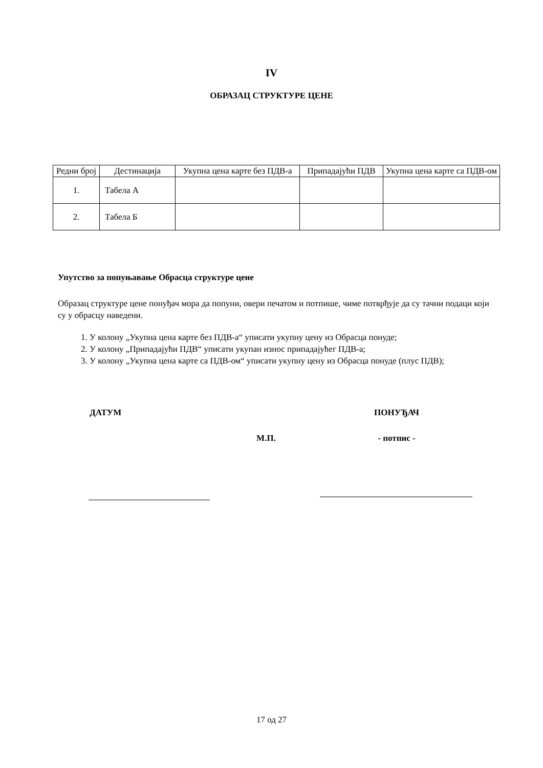IV
ОБРАЗАЦ СТРУКТУРЕ ЦЕНЕ
| Редни број | Дестинација | Укупна цена карте без ПДВ-а | Припадајући ПДВ | Укупна цена карте са ПДВ-ом |
| --- | --- | --- | --- | --- |
| 1. | Табела А | | | |
| 2. | Табела Б | | | |
Упутство за попуњавање Обрасца структуре цене
Образац структуре цене понуђач мора да попуни, овери печатом и потпише, чиме потврђује да су тачни подаци који су у обрасцу наведени.
1. У колону „Укупна цена карте без ПДВ-а“ уписати укупну цену из Обрасца понуде;
2. У колону „Припадајући ПДВ“ уписати укупан износ припадајућег ПДВ-а;
3. У колону „Укупна цена карте са ПДВ-ом“ уписати укупну цену из Обрасца понуде (плус ПДВ);
ДАТУМ
М.П.
ПОНУЂАЧ
- потпис -
17 од 27